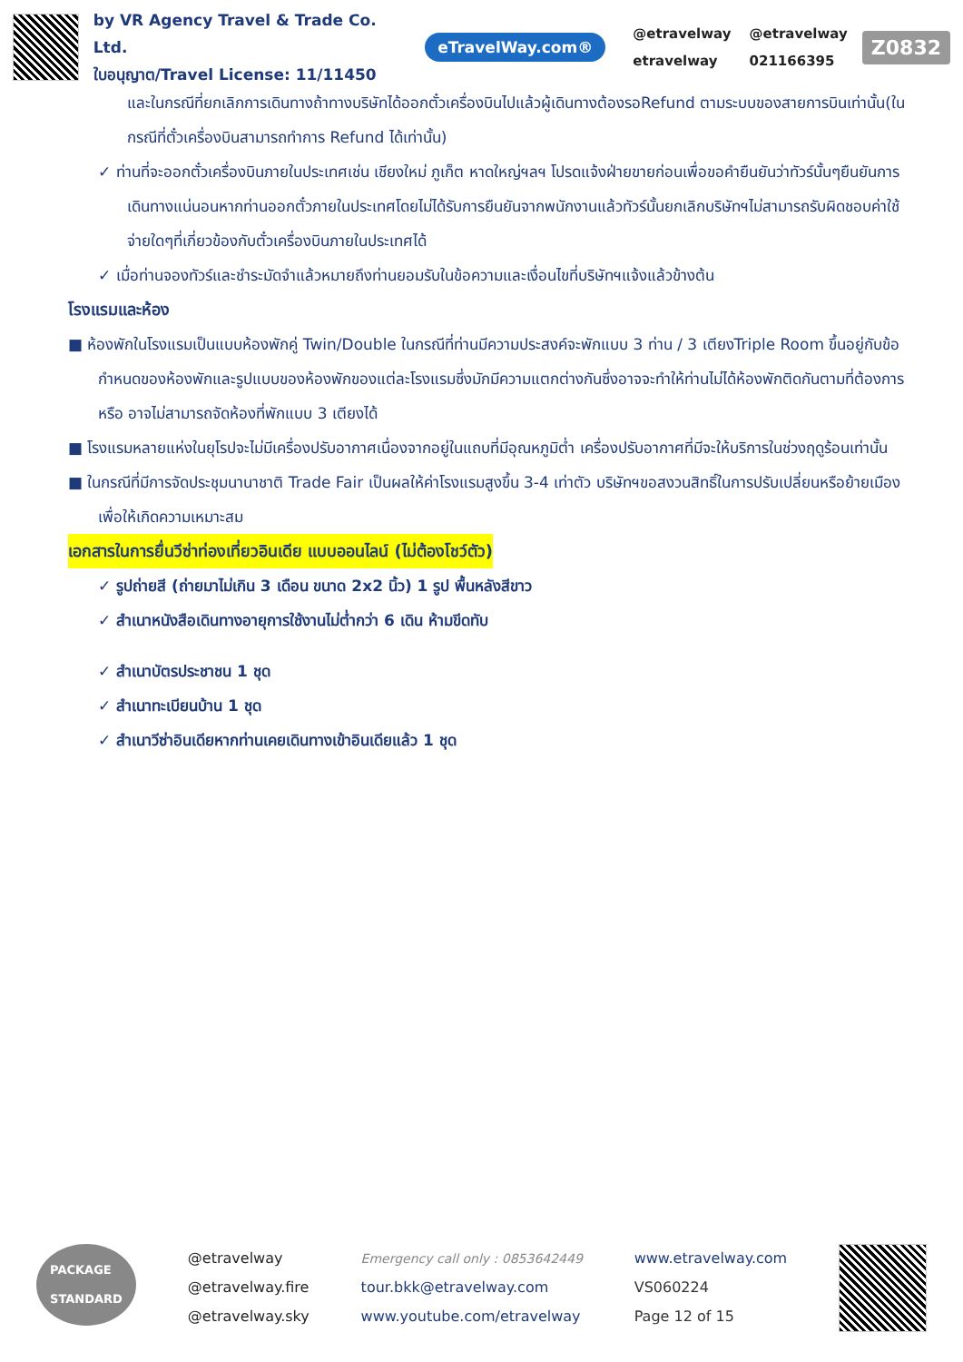by VR Agency Travel & Trade Co. Ltd.
ใบอนุญาต/Travel License: 11/11450
eTravelWay.com®
@etravelway
etravelway
@etravelway
021166395
Z0832
และในกรณีที่ยกเลิกการเดินทางถ้าทางบริษัทได้ออกตั๋วเครื่องบินไปแล้วผู้เดินทางต้องรอRefund ตามระบบของสายการบินเท่านั้น(ในกรณีที่ตั๋วเครื่องบินสามารถทำการ Refund ได้เท่านั้น)
✓ ท่านที่จะออกตั๋วเครื่องบินภายในประเทศเช่น เชียงใหม่ ภูเก็ต หาดใหญ่ฯลฯ โปรดแจ้งฝ่ายขายก่อนเพื่อขอคำยืนยันว่าทัวร์นั้นๆยืนยันการเดินทางแน่นอนหากท่านออกตั๋วภายในประเทศโดยไม่ได้รับการยืนยันจากพนักงานแล้วทัวร์นั้นยกเลิกบริษัทฯไม่สามารถรับผิดชอบค่าใช้จ่ายใดๆที่เกี่ยวข้องกับตั๋วเครื่องบินภายในประเทศได้
✓ เมื่อท่านจองทัวร์และชำระมัดจำแล้วหมายถึงท่านยอมรับในข้อความและเงื่อนไขที่บริษัทฯแจ้งแล้วข้างต้น
โรงแรมและห้อง
■ ห้องพักในโรงแรมเป็นแบบห้องพักคู่ Twin/Double ในกรณีที่ท่านมีความประสงค์จะพักแบบ 3 ท่าน / 3 เตียงTriple Room ขึ้นอยู่กับข้อกำหนดของห้องพักและรูปแบบของห้องพักของแต่ละโรงแรมซึ่งมักมีความแตกต่างกันซึ่งอาจจะทำให้ท่านไม่ได้ห้องพักติดกันตามที่ต้องการหรือ อาจไม่สามารถจัดห้องที่พักแบบ 3 เตียงได้
■ โรงแรมหลายแห่งในยุโรปจะไม่มีเครื่องปรับอากาศเนื่องจากอยู่ในแถบที่มีอุณหภูมิต่ำ เครื่องปรับอากาศที่มีจะให้บริการในช่วงฤดูร้อนเท่านั้น
■ ในกรณีที่มีการจัดประชุมนานาชาติ Trade Fair เป็นผลให้ค่าโรงแรมสูงขึ้น 3-4 เท่าตัว บริษัทฯขอสงวนสิทธิ์ในการปรับเปลี่ยนหรือย้ายเมืองเพื่อให้เกิดความเหมาะสม
เอกสารในการยื่นวีซ่าท่องเที่ยวอินเดีย แบบออนไลน์ (ไม่ต้องโชว์ตัว)
✓ รูปถ่ายสี (ถ่ายมาไม่เกิน 3 เดือน ขนาด 2x2 นิ้ว) 1 รูป พื้นหลังสีขาว
✓ สำเนาหนังสือเดินทางอายุการใช้งานไม่ต่ำกว่า 6 เดิน ห้ามขีดทับ
✓ สำเนาบัตรประชาชน 1 ชุด
✓ สำเนาทะเบียนบ้าน 1 ชุด
✓ สำเนาวีซ่าอินเดียหากท่านเคยเดินทางเข้าอินเดียแล้ว 1 ชุด
PACKAGE
STANDARD
@etravelway
@etravelway.fire
@etravelway.sky
Emergency call only : 0853642449
tour.bkk@etravelway.com
www.youtube.com/etravelway
www.etravelway.com
VS060224
Page 12 of 15